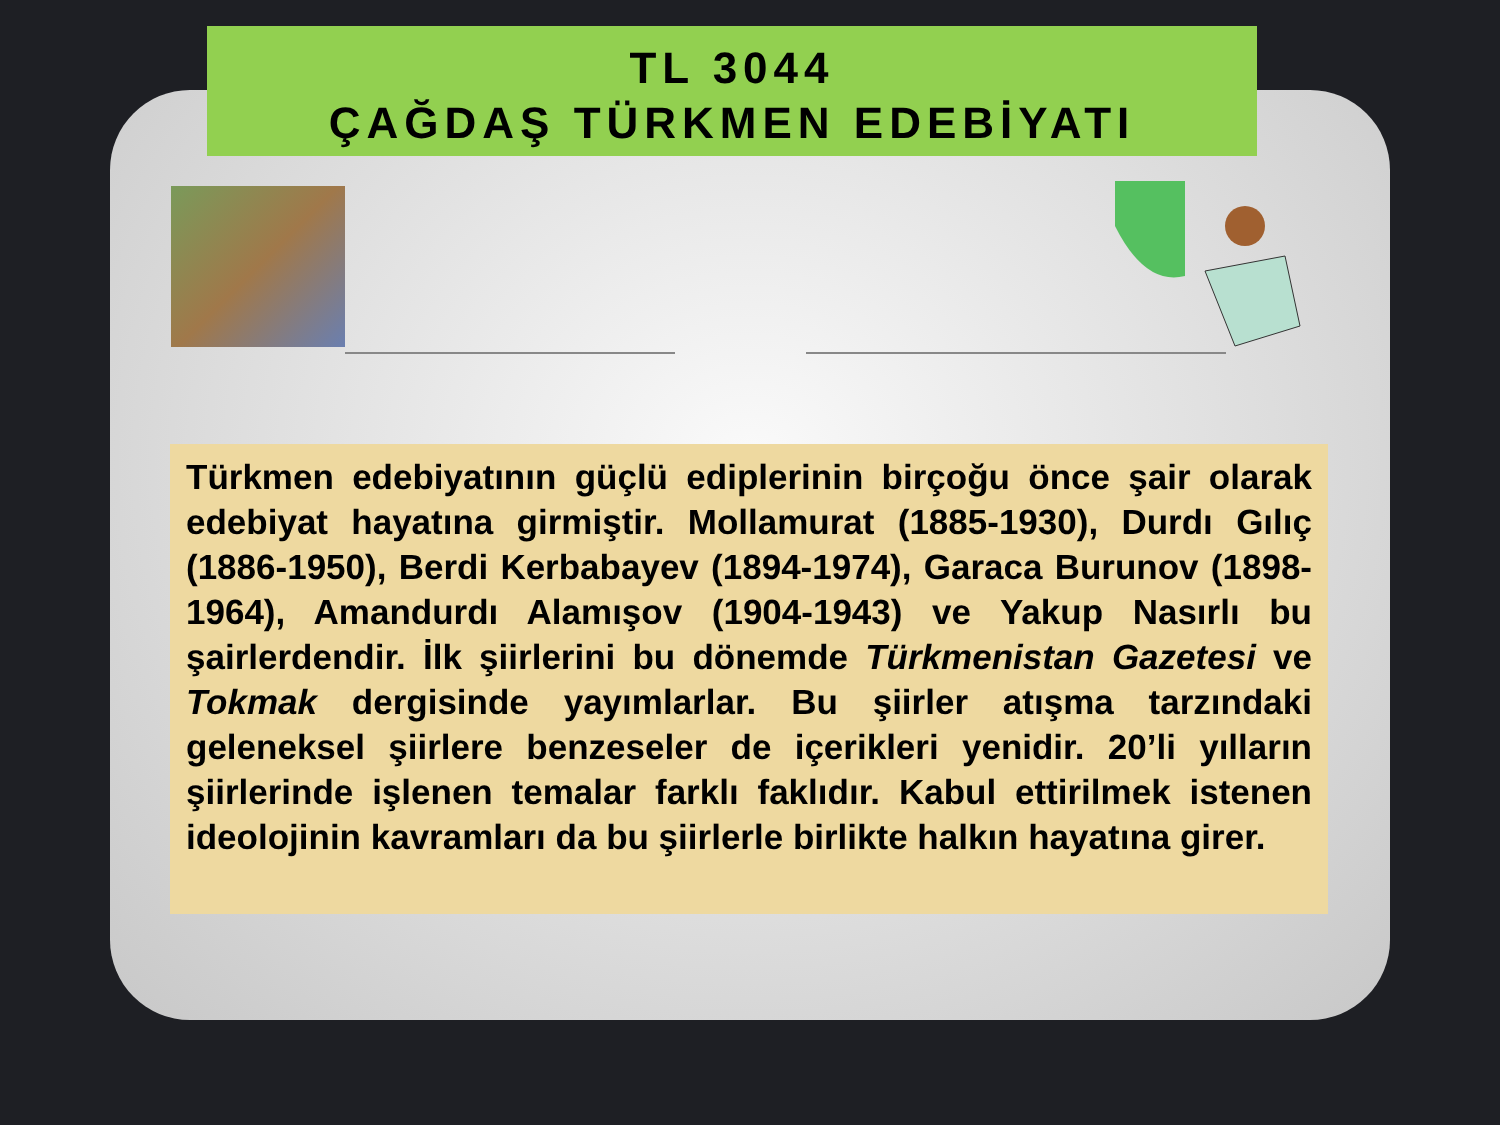TL 3044
ÇAĞDAŞ TÜRKMEN EDEBİYATI
Türkmen edebiyatının güçlü ediplerinin birçoğu önce şair olarak edebiyat hayatına girmiştir. Mollamurat (1885-1930), Durdı Gılıç (1886-1950), Berdi Kerbabayev (1894-1974), Garaca Burunov (1898-1964), Amandurdı Alamışov (1904-1943) ve Yakup Nasırlı bu şairlerdendir. İlk şiirlerini bu dönemde Türkmenistan Gazetesi ve Tokmak dergisinde yayımlarlar. Bu şiirler atışma tarzındaki geleneksel şiirlere benzeseler de içerikleri yenidir. 20’li yılların şiirlerinde işlenen temalar farklı faklıdır. Kabul ettirilmek istenen ideolojinin kavramları da bu şiirlerle birlikte halkın hayatına girer.